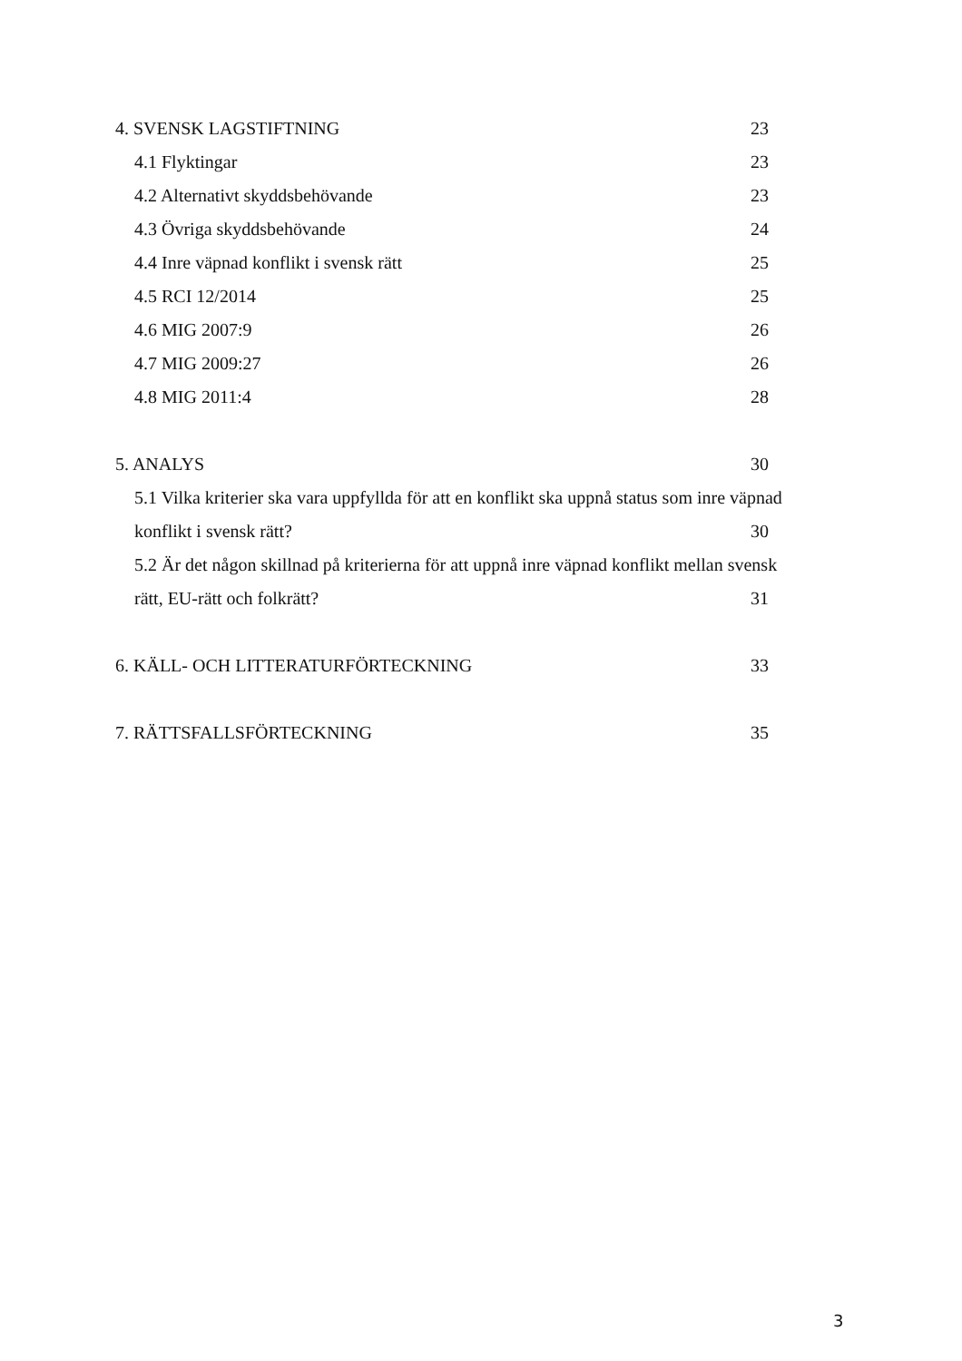4. SVENSK LAGSTIFTNING 23
4.1 Flyktingar 23
4.2 Alternativt skyddsbehövande 23
4.3 Övriga skyddsbehövande 24
4.4 Inre väpnad konflikt i svensk rätt 25
4.5 RCI 12/2014 25
4.6 MIG 2007:9 26
4.7 MIG 2009:27 26
4.8 MIG 2011:4 28
5. ANALYS 30
5.1 Vilka kriterier ska vara uppfyllda för att en konflikt ska uppnå status som inre väpnad
konflikt i svensk rätt? 30
5.2 Är det någon skillnad på kriterierna för att uppnå inre väpnad konflikt mellan svensk
rätt, EU-rätt och folkrätt? 31
6. KÄLL- OCH LITTERATURFÖRTECKNING 33
7. RÄTTSFALLSFÖRTECKNING 35
3